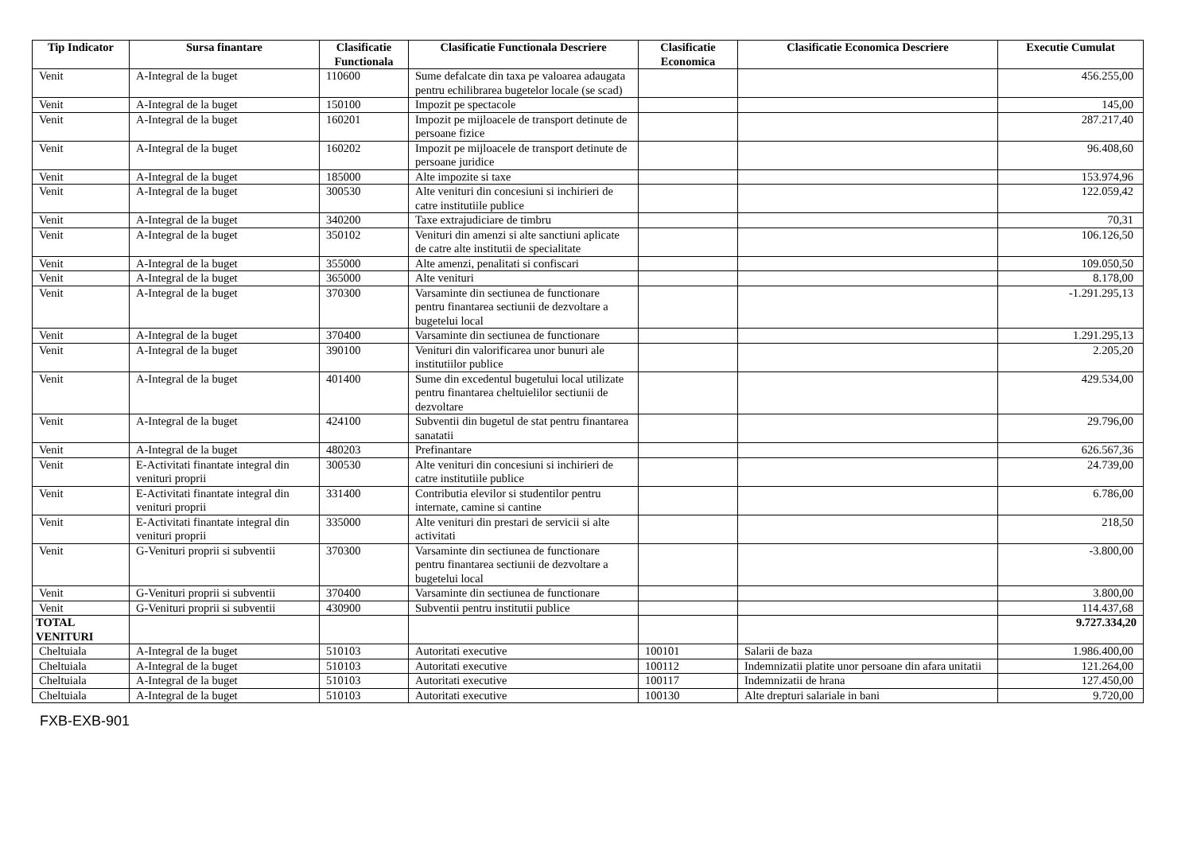| Tip Indicator | Sursa finantare | Clasificatie Functionala | Clasificatie Functionala Descriere | Clasificatie Economica | Clasificatie Economica Descriere | Executie Cumulat |
| --- | --- | --- | --- | --- | --- | --- |
| Venit | A-Integral de la buget | 110600 | Sume defalcate din taxa pe valoarea adaugata pentru echilibrarea bugetelor locale (se scad) | | | 456.255,00 |
| Venit | A-Integral de la buget | 150100 | Impozit pe spectacole | | | 145,00 |
| Venit | A-Integral de la buget | 160201 | Impozit pe mijloacele de transport detinute de persoane fizice | | | 287.217,40 |
| Venit | A-Integral de la buget | 160202 | Impozit pe mijloacele de transport detinute de persoane juridice | | | 96.408,60 |
| Venit | A-Integral de la buget | 185000 | Alte impozite si taxe | | | 153.974,96 |
| Venit | A-Integral de la buget | 300530 | Alte venituri din concesiuni si inchirieri de catre institutiile publice | | | 122.059,42 |
| Venit | A-Integral de la buget | 340200 | Taxe extrajudiciare de timbru | | | 70,31 |
| Venit | A-Integral de la buget | 350102 | Venituri din amenzi si alte sanctiuni aplicate de catre alte institutii de specialitate | | | 106.126,50 |
| Venit | A-Integral de la buget | 355000 | Alte amenzi, penalitati si confiscari | | | 109.050,50 |
| Venit | A-Integral de la buget | 365000 | Alte venituri | | | 8.178,00 |
| Venit | A-Integral de la buget | 370300 | Varsaminte din sectiunea de functionare pentru finantarea sectiunii de dezvoltare a bugetelui local | | | -1.291.295,13 |
| Venit | A-Integral de la buget | 370400 | Varsaminte din sectiunea de functionare | | | 1.291.295,13 |
| Venit | A-Integral de la buget | 390100 | Venituri din valorificarea unor bunuri ale institutiilor publice | | | 2.205,20 |
| Venit | A-Integral de la buget | 401400 | Sume din excedentul bugetului local utilizate pentru finantarea cheltuielilor sectiunii de dezvoltare | | | 429.534,00 |
| Venit | A-Integral de la buget | 424100 | Subventii din bugetul de stat pentru finantarea sanatatii | | | 29.796,00 |
| Venit | A-Integral de la buget | 480203 | Prefinantare | | | 626.567,36 |
| Venit | E-Activitati finantate integral din venituri proprii | 300530 | Alte venituri din concesiuni si inchirieri de catre institutiile publice | | | 24.739,00 |
| Venit | E-Activitati finantate integral din venituri proprii | 331400 | Contributia elevilor si studentilor pentru internate, camine si cantine | | | 6.786,00 |
| Venit | E-Activitati finantate integral din venituri proprii | 335000 | Alte venituri din prestari de servicii si alte activitati | | | 218,50 |
| Venit | G-Venituri proprii si subventii | 370300 | Varsaminte din sectiunea de functionare pentru finantarea sectiunii de dezvoltare a bugetelui local | | | -3.800,00 |
| Venit | G-Venituri proprii si subventii | 370400 | Varsaminte din sectiunea de functionare | | | 3.800,00 |
| Venit | G-Venituri proprii si subventii | 430900 | Subventii pentru institutii publice | | | 114.437,68 |
| TOTAL VENITURI | | | | | | 9.727.334,20 |
| Cheltuiala | A-Integral de la buget | 510103 | Autoritati executive | 100101 | Salarii de baza | 1.986.400,00 |
| Cheltuiala | A-Integral de la buget | 510103 | Autoritati executive | 100112 | Indemnizatii platite unor persoane din afara unitatii | 121.264,00 |
| Cheltuiala | A-Integral de la buget | 510103 | Autoritati executive | 100117 | Indemnizatii de hrana | 127.450,00 |
| Cheltuiala | A-Integral de la buget | 510103 | Autoritati executive | 100130 | Alte drepturi salariale in bani | 9.720,00 |
FXB-EXB-901